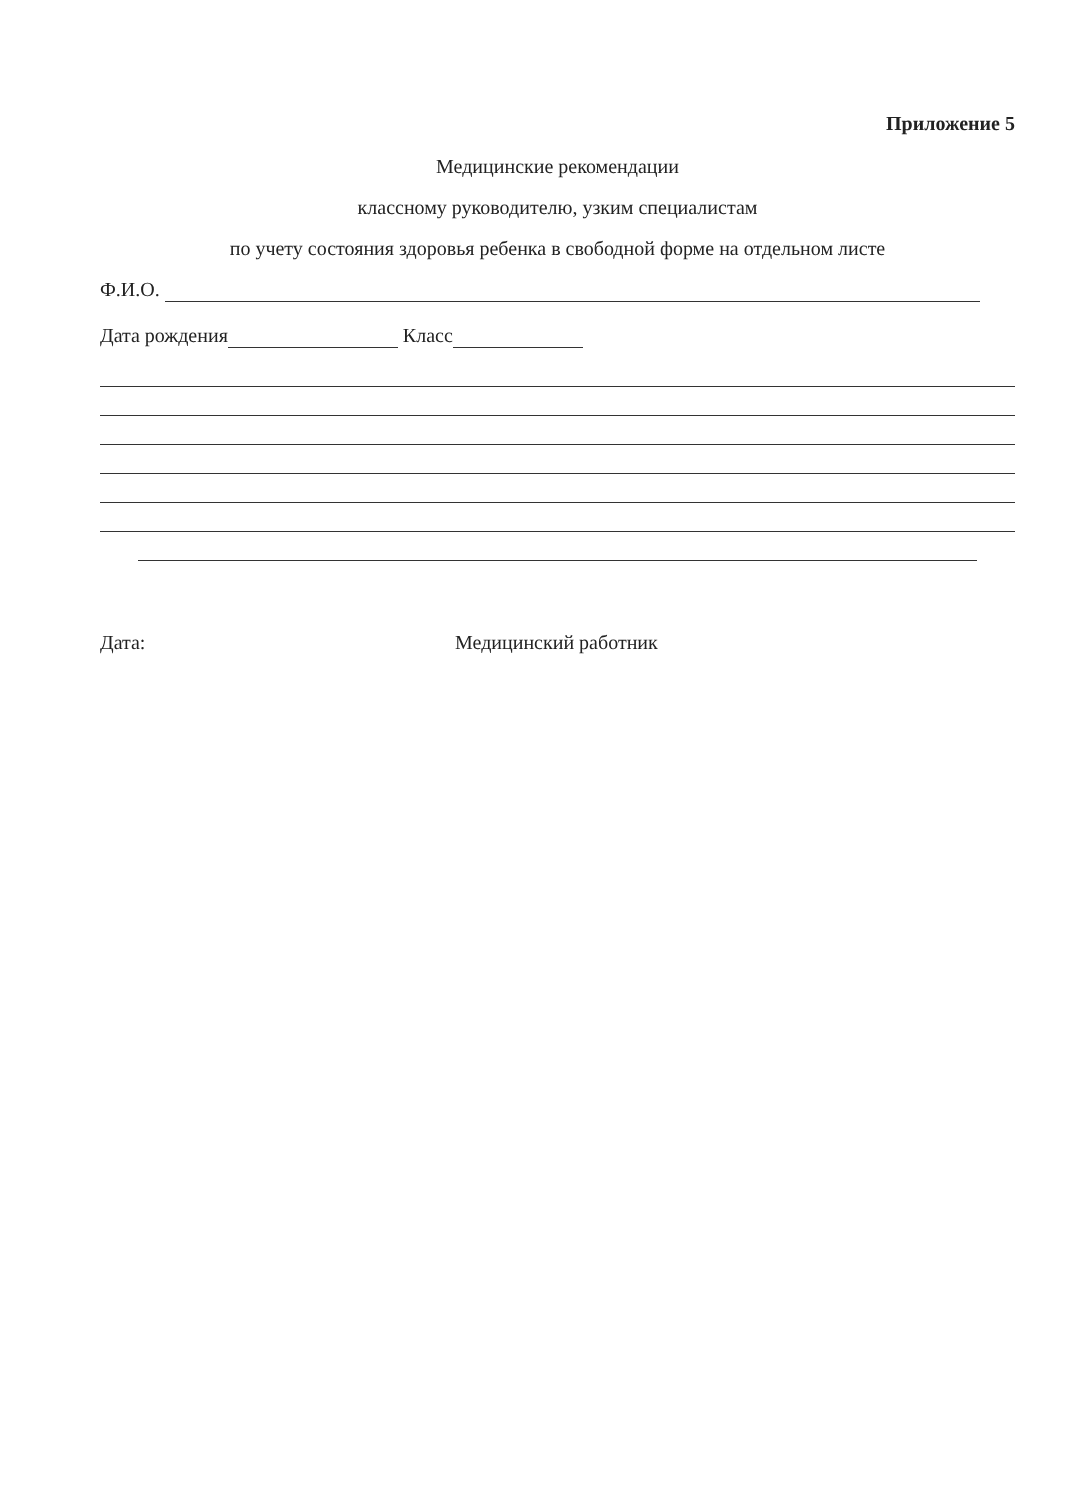Приложение 5
Медицинские рекомендации
классному руководителю, узким специалистам
по учету состояния здоровья ребенка в свободной форме на отдельном листе
Ф.И.О.
Дата рождения Класс
Дата: Медицинский работник